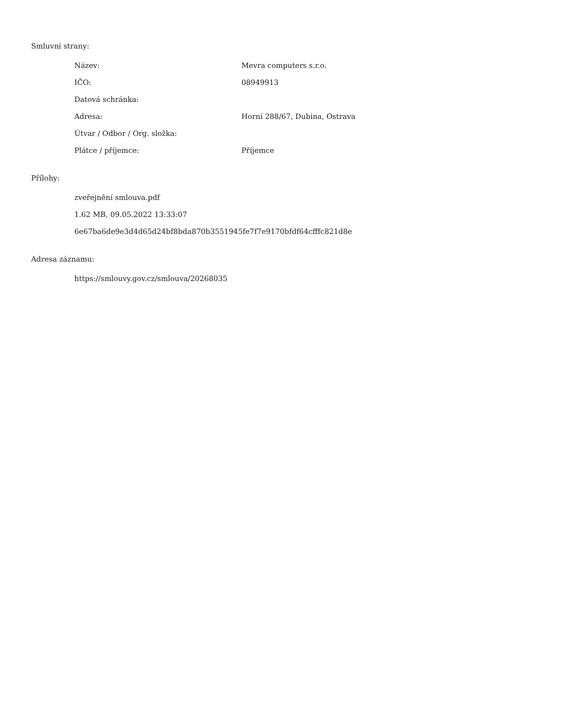Smluvní strany:
| Název: | Mevra computers s.r.o. |
| IČO: | 08949913 |
| Datová schránka: | |
| Adresa: | Horní 288/67, Dubina, Ostrava |
| Útvar / Odbor / Org. složka: | |
| Plátce / příjemce: | Příjemce |
Přílohy:
zveřejnění smlouva.pdf
1.62 MB, 09.05.2022 13:33:07
6e67ba6de9e3d4d65d24bf8bda870b3551945fe7f7e9170bfdf64cfffc821d8e
Adresa záznamu:
https://smlouvy.gov.cz/smlouva/20268035